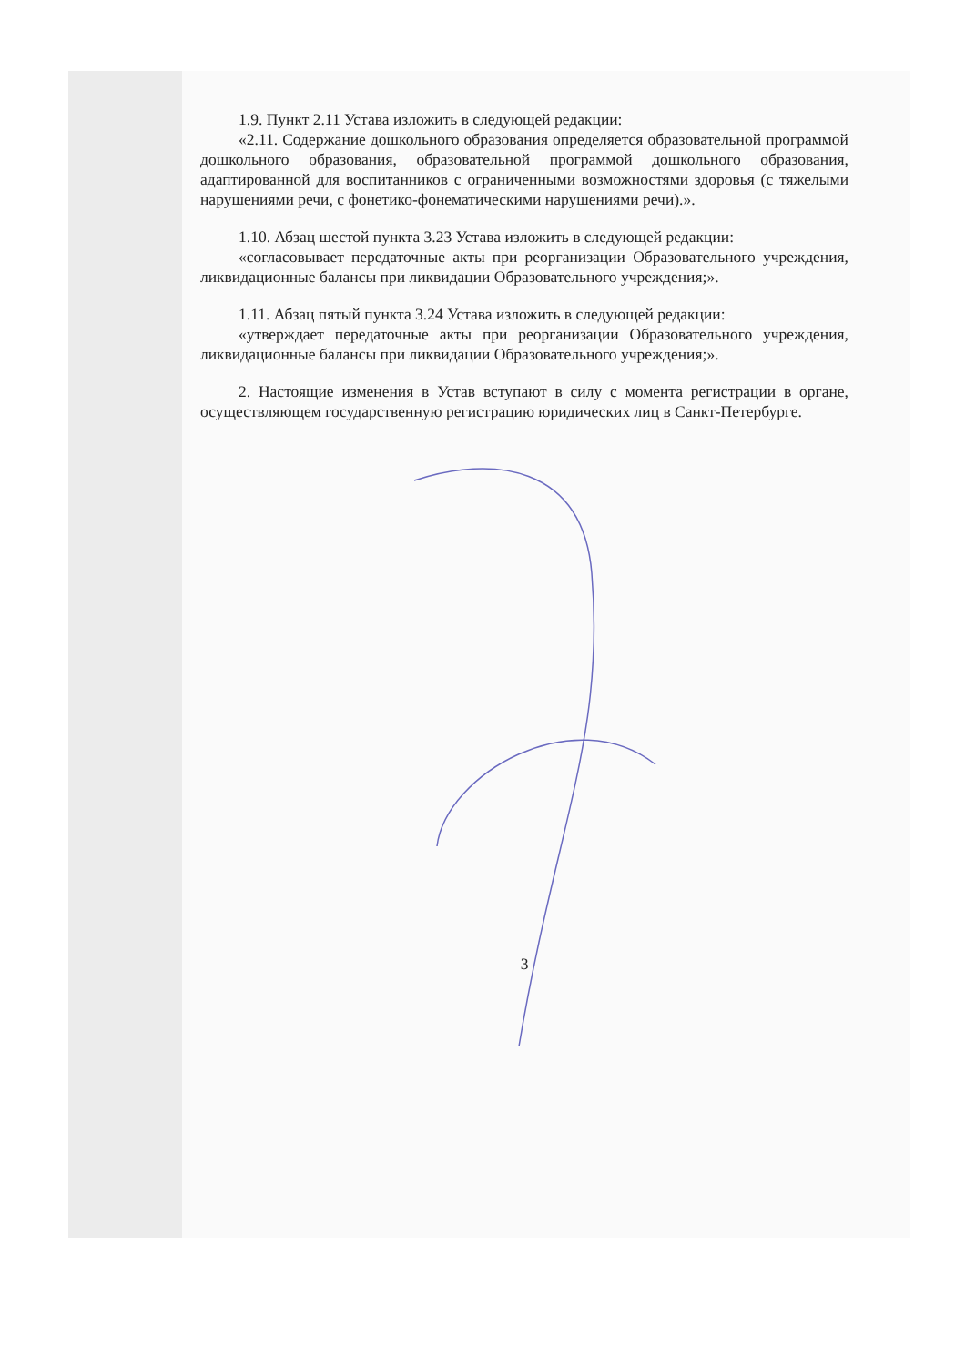1.9. Пункт 2.11 Устава изложить в следующей редакции:
«2.11. Содержание дошкольного образования определяется образовательной программой дошкольного образования, образовательной программой дошкольного образования, адаптированной для воспитанников с ограниченными возможностями здоровья (с тяжелыми нарушениями речи, с фонетико-фонематическими нарушениями речи).».
1.10. Абзац шестой пункта 3.23 Устава изложить в следующей редакции:
«согласовывает передаточные акты при реорганизации Образовательного учреждения, ликвидационные балансы при ликвидации Образовательного учреждения;».
1.11. Абзац пятый пункта 3.24 Устава изложить в следующей редакции:
«утверждает передаточные акты при реорганизации Образовательного учреждения, ликвидационные балансы при ликвидации Образовательного учреждения;».
2. Настоящие изменения в Устав вступают в силу с момента регистрации в органе, осуществляющем государственную регистрацию юридических лиц в Санкт-Петербурге.
3